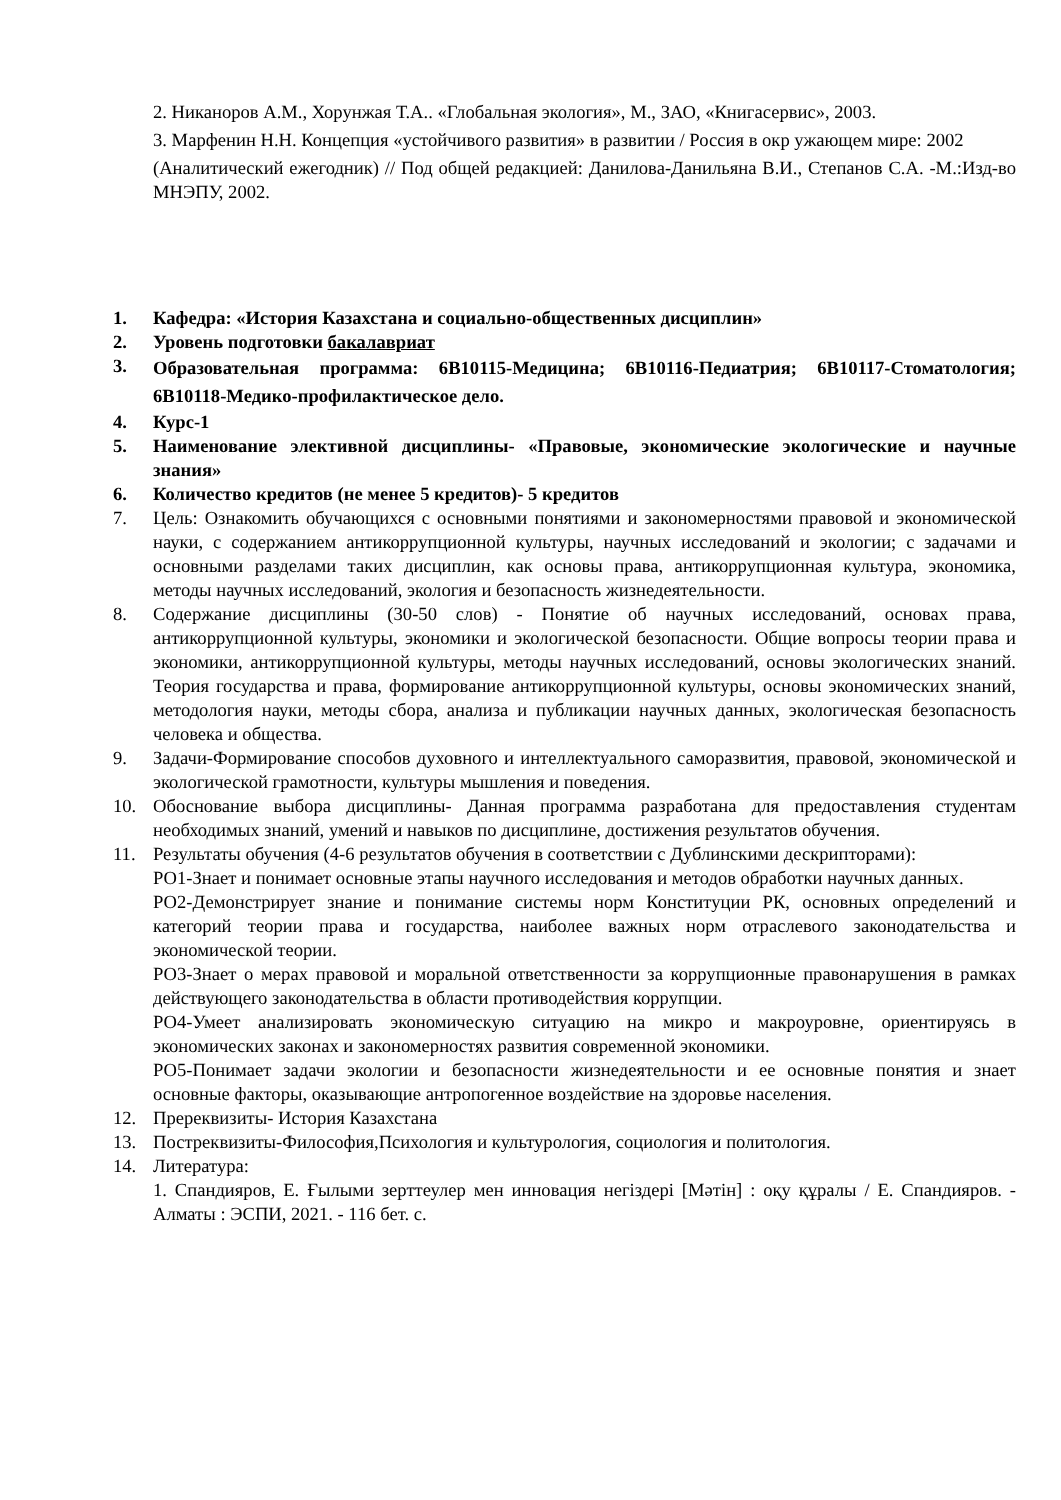2. Никаноров А.М., Хорунжая Т.А.. «Глобальная экология», М., ЗАО, «Книгасервис», 2003.
3. Марфенин Н.Н. Концепция «устойчивого развития» в развитии / Россия в окр ужающем мире: 2002
(Аналитический ежегодник) // Под общей редакцией: Данилова-Данильяна В.И., Степанов С.А. -М.:Изд-во МНЭПУ, 2002.
1. Кафедра: «История Казахстана и социально-общественных дисциплин»
2. Уровень подготовки бакалавриат
3. Образовательная программа: 6В10115-Медицина; 6В10116-Педиатрия; 6В10117-Стоматология; 6В10118-Медико-профилактическое дело.
4. Курс-1
5. Наименование элективной дисциплины- «Правовые, экономические экологические и научные знания»
6. Количество кредитов (не менее 5 кредитов)- 5 кредитов
7. Цель: Ознакомить обучающихся с основными понятиями и закономерностями правовой и экономической науки, с содержанием антикоррупционной культуры, научных исследований и экологии; с задачами и основными разделами таких дисциплин, как основы права, антикоррупционная культура, экономика, методы научных исследований, экология и безопасность жизнедеятельности.
8. Содержание дисциплины (30-50 слов) - Понятие об научных исследований, основах права, антикоррупционной культуры, экономики и экологической безопасности. Общие вопросы теории права и экономики, антикоррупционной культуры, методы научных исследований, основы экологических знаний. Теория государства и права, формирование антикоррупционной культуры, основы экономических знаний, методология науки, методы сбора, анализа и публикации научных данных, экологическая безопасность человека и общества.
9. Задачи-Формирование способов духовного и интеллектуального саморазвития, правовой, экономической и экологической грамотности, культуры мышления и поведения.
10. Обоснование выбора дисциплины- Данная программа разработана для предоставления студентам необходимых знаний, умений и навыков по дисциплине, достижения результатов обучения.
11. Результаты обучения (4-6 результатов обучения в соответствии с Дублинскими дескрипторами):
РО1-Знает и понимает основные этапы научного исследования и методов обработки научных данных.
РО2-Демонстрирует знание и понимание системы норм Конституции РК, основных определений и категорий теории права и государства, наиболее важных норм отраслевого законодательства и экономической теории.
РО3-Знает о мерах правовой и моральной ответственности за коррупционные правонарушения в рамках действующего законодательства в области противодействия коррупции.
РО4-Умеет анализировать экономическую ситуацию на микро и макроуровне, ориентируясь в экономических законах и закономерностях развития современной экономики.
РО5-Понимает задачи экологии и безопасности жизнедеятельности и ее основные понятия и знает основные факторы, оказывающие антропогенное воздействие на здоровье населения.
12. Пререквизиты- История Казахстана
13. Постреквизиты-Философия,Психология и культурология, социология и политология.
14. Литература:
1. Спандияров, Е. Ғылыми зерттеулер мен инновация негіздері [Мәтін] : оқу құралы / Е. Спандияров. - Алматы : ЭСПИ, 2021. - 116 бет. с.